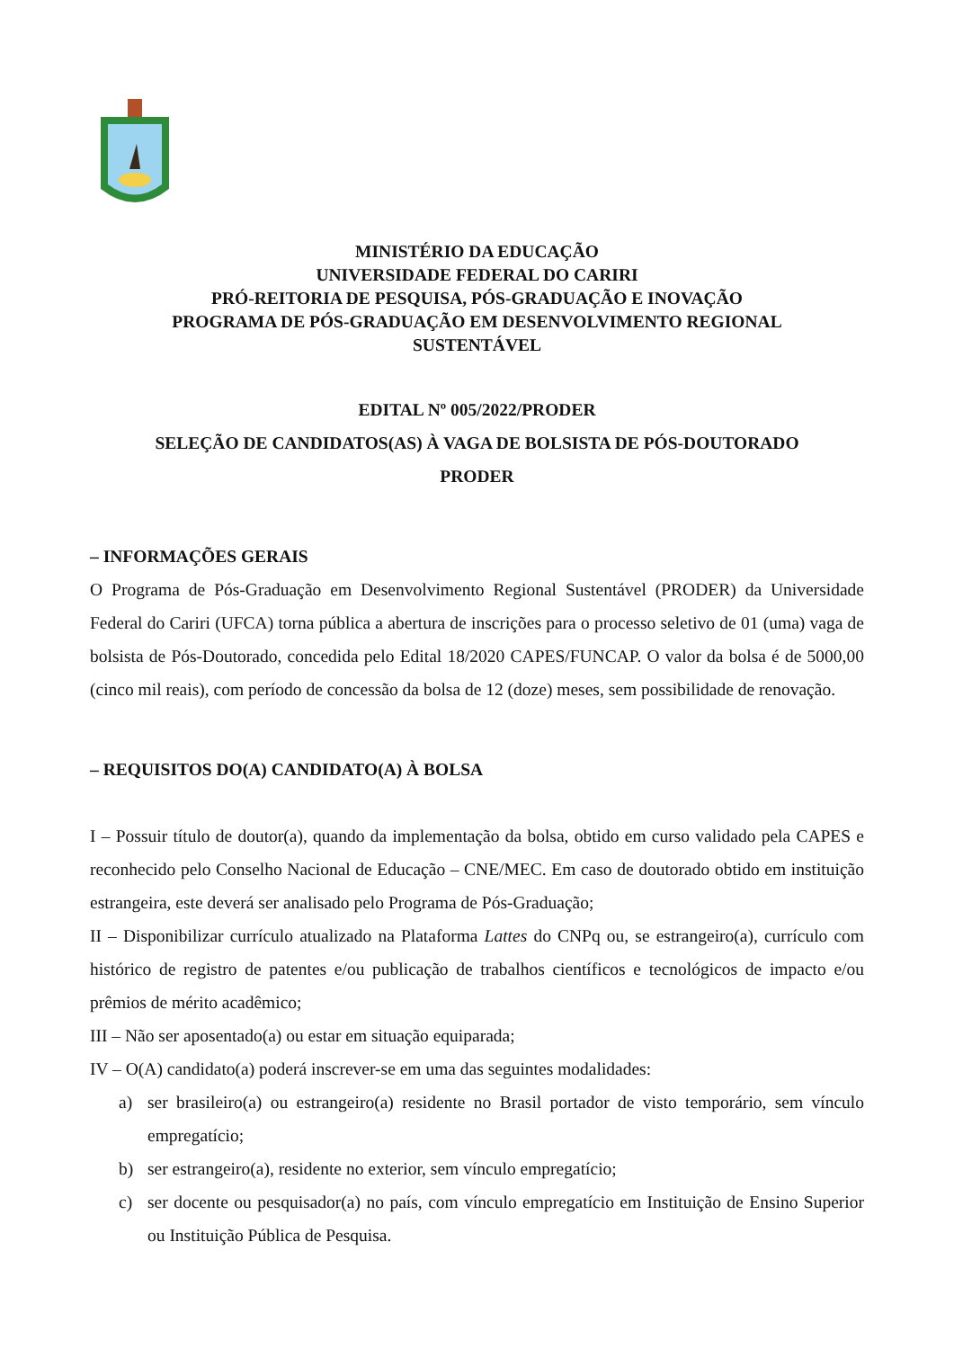MINISTÉRIO DA EDUCAÇÃO
UNIVERSIDADE FEDERAL DO CARIRI
PRÓ-REITORIA DE PESQUISA, PÓS-GRADUAÇÃO E INOVAÇÃO
PROGRAMA DE PÓS-GRADUAÇÃO EM DESENVOLVIMENTO REGIONAL
SUSTENTÁVEL
EDITAL Nº 005/2022/PRODER
SELEÇÃO DE CANDIDATOS(AS) À VAGA DE BOLSISTA DE PÓS-DOUTORADO
PRODER
– INFORMAÇÕES GERAIS
O Programa de Pós-Graduação em Desenvolvimento Regional Sustentável (PRODER) da Universidade Federal do Cariri (UFCA) torna pública a abertura de inscrições para o processo seletivo de 01 (uma) vaga de bolsista de Pós-Doutorado, concedida pelo Edital 18/2020 CAPES/FUNCAP. O valor da bolsa é de 5000,00 (cinco mil reais), com período de concessão da bolsa de 12 (doze) meses, sem possibilidade de renovação.
– REQUISITOS DO(A) CANDIDATO(A) À BOLSA
I – Possuir título de doutor(a), quando da implementação da bolsa, obtido em curso validado pela CAPES e reconhecido pelo Conselho Nacional de Educação – CNE/MEC. Em caso de doutorado obtido em instituição estrangeira, este deverá ser analisado pelo Programa de Pós-Graduação;
II – Disponibilizar currículo atualizado na Plataforma Lattes do CNPq ou, se estrangeiro(a), currículo com histórico de registro de patentes e/ou publicação de trabalhos científicos e tecnológicos de impacto e/ou prêmios de mérito acadêmico;
III – Não ser aposentado(a) ou estar em situação equiparada;
IV – O(A) candidato(a) poderá inscrever-se em uma das seguintes modalidades:
a) ser brasileiro(a) ou estrangeiro(a) residente no Brasil portador de visto temporário, sem vínculo empregatício;
b) ser estrangeiro(a), residente no exterior, sem vínculo empregatício;
c) ser docente ou pesquisador(a) no país, com vínculo empregatício em Instituição de Ensino Superior ou Instituição Pública de Pesquisa.